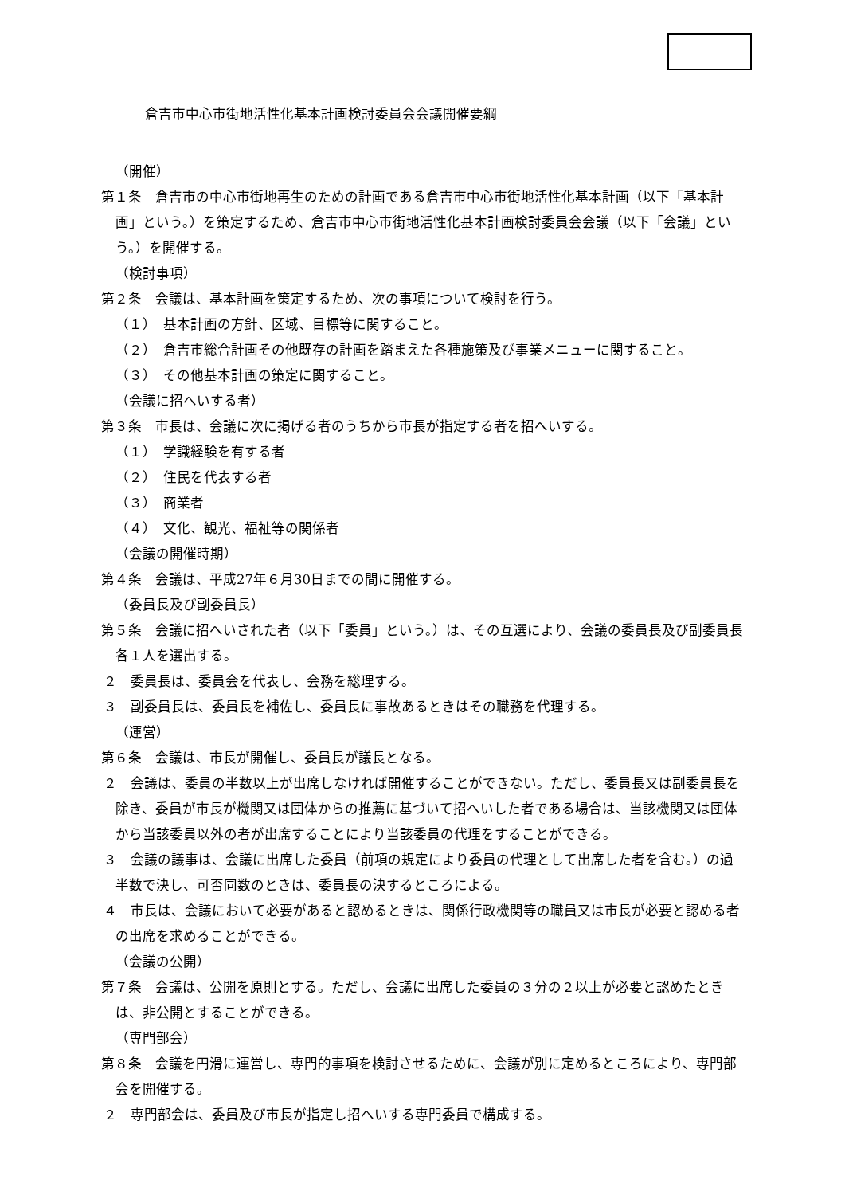倉吉市中心市街地活性化基本計画検討委員会会議開催要綱
（開催）
第１条　倉吉市の中心市街地再生のための計画である倉吉市中心市街地活性化基本計画（以下「基本計画」という。）を策定するため、倉吉市中心市街地活性化基本計画検討委員会会議（以下「会議」という。）を開催する。
（検討事項）
第２条　会議は、基本計画を策定するため、次の事項について検討を行う。
（１）　基本計画の方針、区域、目標等に関すること。
（２）　倉吉市総合計画その他既存の計画を踏まえた各種施策及び事業メニューに関すること。
（３）　その他基本計画の策定に関すること。
（会議に招へいする者）
第３条　市長は、会議に次に掲げる者のうちから市長が指定する者を招へいする。
（１）　学識経験を有する者
（２）　住民を代表する者
（３）　商業者
（４）　文化、観光、福祉等の関係者
（会議の開催時期）
第４条　会議は、平成27年６月30日までの間に開催する。
（委員長及び副委員長）
第５条　会議に招へいされた者（以下「委員」という。）は、その互選により、会議の委員長及び副委員長各１人を選出する。
２　委員長は、委員会を代表し、会務を総理する。
３　副委員長は、委員長を補佐し、委員長に事故あるときはその職務を代理する。
（運営）
第６条　会議は、市長が開催し、委員長が議長となる。
２　会議は、委員の半数以上が出席しなければ開催することができない。ただし、委員長又は副委員長を除き、委員が市長が機関又は団体からの推薦に基づいて招へいした者である場合は、当該機関又は団体から当該委員以外の者が出席することにより当該委員の代理をすることができる。
３　会議の議事は、会議に出席した委員（前項の規定により委員の代理として出席した者を含む。）の過半数で決し、可否同数のときは、委員長の決するところによる。
４　市長は、会議において必要があると認めるときは、関係行政機関等の職員又は市長が必要と認める者の出席を求めることができる。
（会議の公開）
第７条　会議は、公開を原則とする。ただし、会議に出席した委員の３分の２以上が必要と認めたときは、非公開とすることができる。
（専門部会）
第８条　会議を円滑に運営し、専門的事項を検討させるために、会議が別に定めるところにより、専門部会を開催する。
２　専門部会は、委員及び市長が指定し招へいする専門委員で構成する。